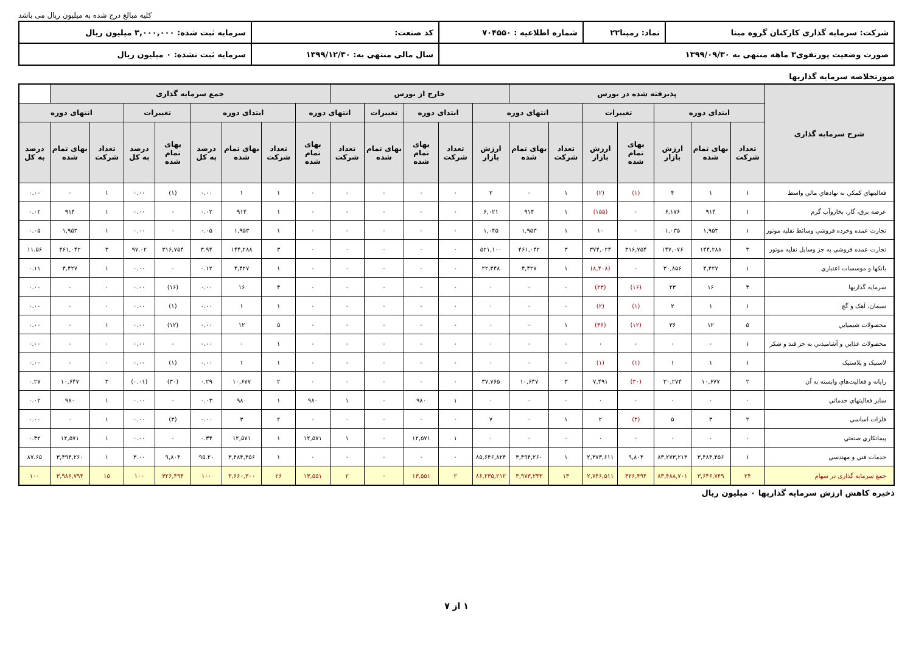کلیه مبالغ درج شده به میلیون ریال می باشد
| شرکت: سرمایه گذاری کارکنان گروه مینا | نماد: رمپنا۲۲ | شماره اطلاعیه : ۷۰۴۵۵۰ | کد صنعت: | سرمایه ثبت شده: ۳,۰۰۰,۰۰۰ میلیون ریال |
| صورت وضعیت پورتفوی۳ ماهه منتهی به ۱۳۹۹/۰۹/۳۰ | | | سال مالی منتهی به: ۱۳۹۹/۱۲/۳۰ | سرمایه ثبت نشده: ۰ میلیون ریال |
صورتخلاصه سرمایه گذاریها
| شرح سرمایه گذاری | پذیرفته شده در بورس | | | | | | | خارج از بورس | | | | | جمع سرمایه گذاری | | | | | | | | |
| --- | --- | --- | --- | --- | --- | --- | --- | --- | --- | --- | --- | --- | --- | --- | --- | --- | --- | --- | --- | --- | --- |
| | ابتدای دوره | | | تغییرات | | انتهای دوره | | | ابتدای دوره | | تغییرات | انتهای دوره | | ابتدای دوره | | | تغییرات | | انتهای دوره | | |
| | تعداد شرکت | بهای تمام شده | ارزش بازار | بهای تمام شده | ارزش بازار | تعداد شرکت | بهای تمام شده | ارزش بازار | تعداد شرکت | بهای تمام شده | بهای تمام شده | تعداد شرکت | بهای تمام شده | تعداد شرکت | بهای تمام شده | درصد به کل | بهای تمام شده | درصد به کل | تعداد شرکت | بهای تمام شده | درصد به کل |
| فعالیتهاي کمکي به نهادهاي مالي واسط | ۱ | ۱ | ۴ | (۱) | (۲) | ۱ | ۰ | ۲ | ۰ | ۰ | ۰ | ۰ | ۰ | ۱ | ۱ | ۰.۰۰ | (۱) | ۰.۰۰ | ۱ | ۰ | ۰.۰۰ |
| عرضه برق، گاز، بخاروآب گرم | ۱ | ۹۱۴ | ۶,۱۷۶ | ۰ | (۱۵۵) | ۱ | ۹۱۴ | ۶,۰۲۱ | ۰ | ۰ | ۰ | ۰ | ۰ | ۱ | ۹۱۴ | ۰.۰۲ | ۰ | ۰.۰۰ | ۱ | ۹۱۴ | ۰.۰۲ |
| تجارت عمده وخرده فروشي وسائط نقليه موتور | ۱ | ۱,۹۵۳ | ۱,۰۳۵ | ۰ | ۱۰ | ۱ | ۱,۹۵۳ | ۱,۰۴۵ | ۰ | ۰ | ۰ | ۰ | ۰ | ۱ | ۱,۹۵۳ | ۰.۰۵ | ۰ | ۰.۰۰ | ۱ | ۱,۹۵۳ | ۰.۰۵ |
| تجارت عمده فروشي به جز وسايل نقليه موتور | ۳ | ۱۴۴,۲۸۸ | ۱۴۷,۰۷۶ | ۳۱۶,۷۵۴ | ۳۷۴,۰۲۴ | ۳ | ۴۶۱,۰۴۲ | ۵۲۱,۱۰۰ | ۰ | ۰ | ۰ | ۰ | ۰ | ۳ | ۱۴۴,۲۸۸ | ۳.۹۴ | ۳۱۶,۷۵۴ | ۹۷.۰۲ | ۳ | ۴۶۱,۰۴۲ | ۱۱.۵۶ |
| بانکها و موسسات اعتباري | ۱ | ۴,۴۲۷ | ۳۰,۸۵۶ | ۰ | (۸,۴۰۸) | ۱ | ۴,۴۲۷ | ۲۲,۴۴۸ | ۰ | ۰ | ۰ | ۰ | ۰ | ۱ | ۴,۴۲۷ | ۰.۱۲ | ۰ | ۰.۰۰ | ۱ | ۴,۴۲۷ | ۰.۱۱ |
| سرمايه گذاريها | ۴ | ۱۶ | ۲۳ | (۱۶) | (۲۳) | ۰ | ۰ | ۰ | ۰ | ۰ | ۰ | ۰ | ۰ | ۴ | ۱۶ | ۰.۰۰ | (۱۶) | ۰.۰۰ | ۰ | ۰ | ۰.۰۰ |
| سيمان، آهک و گچ | ۱ | ۱ | ۲ | (۱) | (۲) | ۰ | ۰ | ۰ | ۰ | ۰ | ۰ | ۰ | ۰ | ۱ | ۱ | ۰.۰۰ | (۱) | ۰.۰۰ | ۰ | ۰ | ۰.۰۰ |
| محصولات شيميايي | ۵ | ۱۲ | ۳۶ | (۱۲) | (۳۶) | ۱ | ۰ | ۰ | ۰ | ۰ | ۰ | ۰ | ۰ | ۵ | ۱۲ | ۰.۰۰ | (۱۲) | ۰.۰۰ | ۱ | ۰ | ۰.۰۰ |
| محصولات غذايي و آشاميدني به جز قند و شكر | ۱ | ۰ | ۰ | ۰ | ۰ | ۰ | ۰ | ۰ | ۰ | ۰ | ۰ | ۰ | ۰ | ۱ | ۰ | ۰.۰۰ | ۰ | ۰.۰۰ | ۰ | ۰ | ۰.۰۰ |
| لاستيک و پلاستيک | ۱ | ۱ | ۱ | (۱) | (۱) | ۰ | ۰ | ۰ | ۰ | ۰ | ۰ | ۰ | ۰ | ۱ | ۱ | ۰.۰۰ | (۱) | ۰.۰۰ | ۰ | ۰ | ۰.۰۰ |
| رايانه و فعاليت‌هاي وابسته به آن | ۲ | ۱۰,۶۷۷ | ۳۰,۲۷۴ | (۳۰) | ۷,۴۹۱ | ۳ | ۱۰,۶۴۷ | ۳۷,۷۶۵ | ۰ | ۰ | ۰ | ۰ | ۰ | ۲ | ۱۰,۶۷۷ | ۰.۲۹ | (۳۰) | (۰.۰۱) | ۳ | ۱۰,۶۴۷ | ۰.۲۷ |
| ساير فعاليتهاي خدماتي | ۰ | ۰ | ۰ | ۰ | ۰ | ۰ | ۰ | ۰ | ۱ | ۹۸۰ | ۰ | ۱ | ۹۸۰ | ۱ | ۹۸۰ | ۰.۰۳ | ۰ | ۰.۰۰ | ۱ | ۹۸۰ | ۰.۰۲ |
| فلزات اساسي | ۲ | ۳ | ۵ | (۳) | ۲ | ۱ | ۰ | ۷ | ۰ | ۰ | ۰ | ۰ | ۰ | ۲ | ۳ | ۰.۰۰ | (۳) | ۰.۰۰ | ۱ | ۰ | ۰.۰۰ |
| پيمانكاري صنعتي | ۰ | ۰ | ۰ | ۰ | ۰ | ۰ | ۰ | ۰ | ۱ | ۱۲,۵۷۱ | ۰ | ۱ | ۱۲,۵۷۱ | ۱ | ۱۲,۵۷۱ | ۰.۳۴ | ۰ | ۰.۰۰ | ۱ | ۱۲,۵۷۱ | ۰.۳۲ |
| خدمات فني و مهندسي | ۱ | ۳,۴۸۴,۴۵۶ | ۸۳,۲۷۳,۲۱۳ | ۹,۸۰۴ | ۲,۳۷۳,۶۱۱ | ۱ | ۳,۴۹۴,۲۶۰ | ۸۵,۶۴۶,۸۲۴ | ۰ | ۰ | ۰ | ۰ | ۰ | ۱ | ۳,۴۸۴,۴۵۶ | ۹۵.۲۰ | ۹,۸۰۴ | ۳.۰۰ | ۱ | ۳,۴۹۴,۲۶۰ | ۸۷.۶۵ |
| جمع سرمایه گذاری در سهام | ۲۴ | ۳,۶۴۶,۷۴۹ | ۸۳,۴۸۸,۷۰۱ | ۳۲۶,۴۹۴ | ۲,۷۴۶,۵۱۱ | ۱۳ | ۳,۹۷۳,۲۴۳ | ۸۶,۲۳۵,۲۱۲ | ۲ | ۱۳,۵۵۱ | ۰ | ۲ | ۱۳,۵۵۱ | ۲۶ | ۳,۶۶۰,۳۰۰ | ۱۰۰ | ۳۲۶,۴۹۴ | ۱۰۰ | ۱۵ | ۳,۹۸۶,۷۹۴ | ۱۰۰ |
ذخیره کاهش ارزش سرمایه گذاریها ۰ میلیون ریال
۱ از ۷